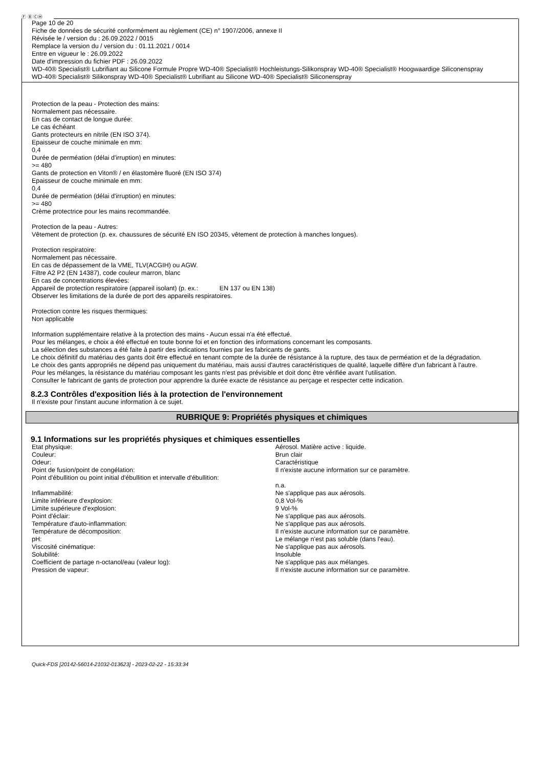Ⓕ Ⓑ ⒸⒽ
Page 10 de 20
Fiche de données de sécurité conformément au règlement (CE) n° 1907/2006, annexe II
Révisée le / version du : 26.09.2022 / 0015
Remplace la version du / version du : 01.11.2021 / 0014
Entre en vigueur le : 26.09.2022
Date d'impression du fichier PDF : 26.09.2022
WD-40® Specialist® Lubrifiant au Silicone Formule Propre WD-40® Specialist® Hochleistungs-Silikonspray WD-40® Specialist® Hoogwaardige Siliconenspray
WD-40® Specialist® Silikonspray WD-40® Specialist® Lubrifiant au Silicone WD-40® Specialist® Siliconenspray
Protection de la peau - Protection des mains:
Normalement pas nécessaire.
En cas de contact de longue durée:
Le cas échéant
Gants protecteurs en nitrile (EN ISO 374).
Epaisseur de couche minimale en mm:
0,4
Durée de perméation (délai d'irruption) en minutes:
>= 480
Gants de protection en Viton® / en élastomère fluoré (EN ISO 374)
Epaisseur de couche minimale en mm:
0,4
Durée de perméation (délai d'irruption) en minutes:
>= 480
Crème protectrice pour les mains recommandée.
Protection de la peau - Autres:
Vêtement de protection (p. ex. chaussures de sécurité EN ISO 20345, vêtement de protection à manches longues).
Protection respiratoire:
Normalement pas nécessaire.
En cas de dépassement de la VME, TLV(ACGIH) ou AGW.
Filtre A2 P2 (EN 14387), code couleur marron, blanc
En cas de concentrations élevées:
Appareil de protection respiratoire (appareil isolant) (p. ex.: EN 137 ou EN 138)
Observer les limitations de la durée de port des appareils respiratoires.
Protection contre les risques thermiques:
Non applicable
Information supplémentaire relative à la protection des mains - Aucun essai n'a été effectué.
Pour les mélanges, e choix a été effectué en toute bonne foi et en fonction des informations concernant les composants.
La sélection des substances a été faite à partir des indications fournies par les fabricants de gants.
Le choix définitif du matériau des gants doit être effectué en tenant compte de la durée de résistance à la rupture, des taux de perméation et de la dégradation.
Le choix des gants appropriés ne dépend pas uniquement du matériau, mais aussi d'autres caractéristiques de qualité, laquelle diffère d'un fabricant à l'autre.
Pour les mélanges, la résistance du matériau composant les gants n'est pas prévisible et doit donc être vérifiée avant l'utilisation.
Consulter le fabricant de gants de protection pour apprendre la durée exacte de résistance au perçage et respecter cette indication.
8.2.3 Contrôles d'exposition liés à la protection de l'environnement
Il n'existe pour l'instant aucune information à ce sujet.
RUBRIQUE 9: Propriétés physiques et chimiques
9.1 Informations sur les propriétés physiques et chimiques essentielles
| Etat physique: | Aérosol. Matière active : liquide. |
| Couleur: | Brun clair |
| Odeur: | Caractéristique |
| Point de fusion/point de congélation: | Il n'existe aucune information sur ce paramètre. |
| Point d'ébullition ou point initial d'ébullition et intervalle d'ébullition: | n.a. |
| Inflammabilité: | Ne s'applique pas aux aérosols. |
| Limite inférieure d'explosion: | 0,8 Vol-% |
| Limite supérieure d'explosion: | 9 Vol-% |
| Point d'éclair: | Ne s'applique pas aux aérosols. |
| Température d'auto-inflammation: | Ne s'applique pas aux aérosols. |
| Température de décomposition: | Il n'existe aucune information sur ce paramètre. |
| pH: | Le mélange n'est pas soluble (dans l'eau). |
| Viscosité cinématique: | Ne s'applique pas aux aérosols. |
| Solubilité: | Insoluble |
| Coefficient de partage n-octanol/eau (valeur log): | Ne s'applique pas aux mélanges. |
| Pression de vapeur: | Il n'existe aucune information sur ce paramètre. |
Quick-FDS [20142-56014-21032-013623] - 2023-02-22 - 15:33:34